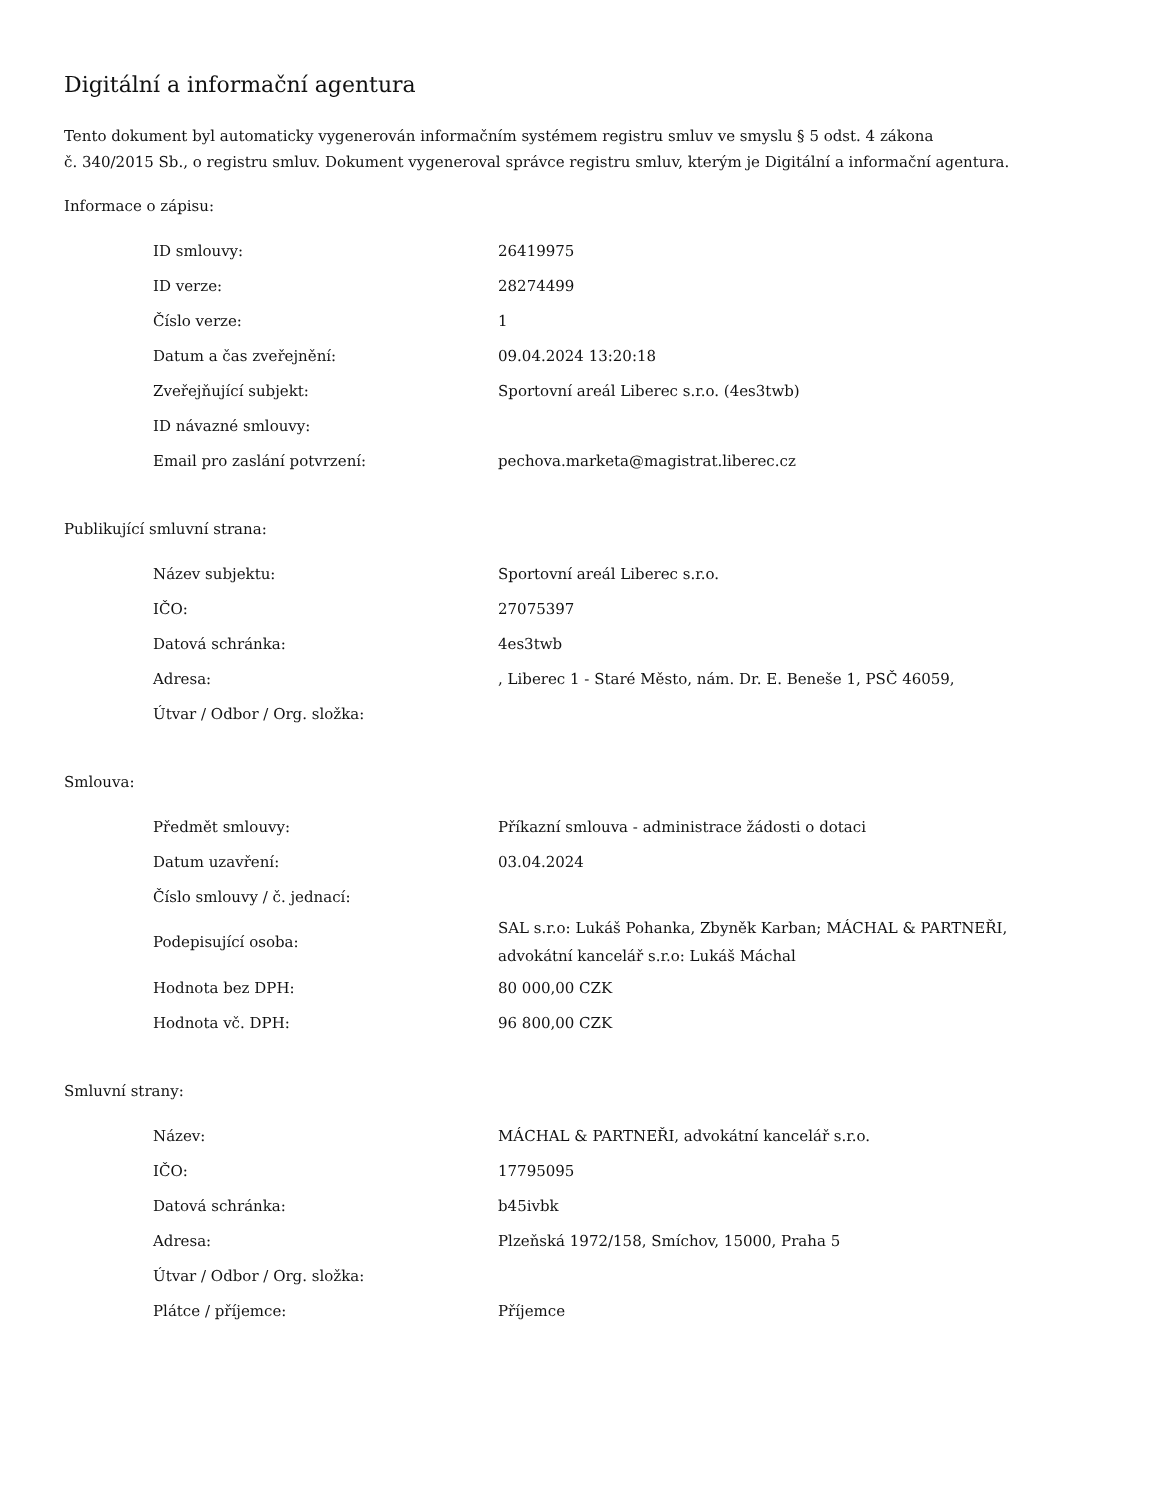Digitální a informační agentura
Tento dokument byl automaticky vygenerován informačním systémem registru smluv ve smyslu § 5 odst. 4 zákona
č. 340/2015 Sb., o registru smluv. Dokument vygeneroval správce registru smluv, kterým je Digitální a informační agentura.
Informace o zápisu:
| ID smlouvy: | 26419975 |
| ID verze: | 28274499 |
| Číslo verze: | 1 |
| Datum a čas zveřejnění: | 09.04.2024 13:20:18 |
| Zveřejňující subjekt: | Sportovní areál Liberec s.r.o. (4es3twb) |
| ID návazné smlouvy: | |
| Email pro zaslání potvrzení: | pechova.marketa@magistrat.liberec.cz |
Publikující smluvní strana:
| Název subjektu: | Sportovní areál Liberec s.r.o. |
| IČO: | 27075397 |
| Datová schránka: | 4es3twb |
| Adresa: | , Liberec 1 - Staré Město, nám. Dr. E. Beneše 1, PSČ 46059, |
| Útvar / Odbor / Org. složka: | |
Smlouva:
| Předmět smlouvy: | Příkazní smlouva - administrace žádosti o dotaci |
| Datum uzavření: | 03.04.2024 |
| Číslo smlouvy / č. jednací: | |
| Podepisující osoba: | SAL s.r.o: Lukáš Pohanka, Zbyněk Karban; MÁCHAL & PARTNEŘI, advokátní kancelář s.r.o: Lukáš Máchal |
| Hodnota bez DPH: | 80 000,00 CZK |
| Hodnota vč. DPH: | 96 800,00 CZK |
Smluvní strany:
| Název: | MÁCHAL & PARTNEŘI, advokátní kancelář s.r.o. |
| IČO: | 17795095 |
| Datová schránka: | b45ivbk |
| Adresa: | Plzeňská 1972/158, Smíchov, 15000, Praha 5 |
| Útvar / Odbor / Org. složka: | |
| Plátce / příjemce: | Příjemce |